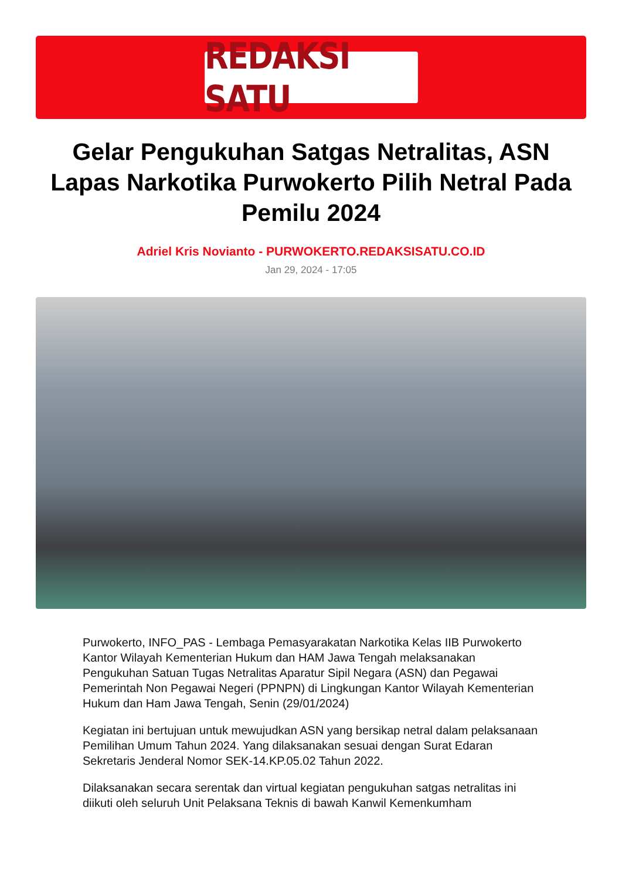REDAKSI SATU
Gelar Pengukuhan Satgas Netralitas, ASN Lapas Narkotika Purwokerto Pilih Netral Pada Pemilu 2024
Adriel Kris Novianto - PURWOKERTO.REDAKSISATU.CO.ID
Jan 29, 2024 - 17:05
Purwokerto, INFO_PAS - Lembaga Pemasyarakatan Narkotika Kelas IIB Purwokerto Kantor Wilayah Kementerian Hukum dan HAM Jawa Tengah melaksanakan Pengukuhan Satuan Tugas Netralitas Aparatur Sipil Negara (ASN) dan Pegawai Pemerintah Non Pegawai Negeri (PPNPN) di Lingkungan Kantor Wilayah Kementerian Hukum dan Ham Jawa Tengah, Senin (29/01/2024)
Kegiatan ini bertujuan untuk mewujudkan ASN yang bersikap netral dalam pelaksanaan Pemilihan Umum Tahun 2024. Yang dilaksanakan sesuai dengan Surat Edaran Sekretaris Jenderal Nomor SEK-14.KP.05.02 Tahun 2022.
Dilaksanakan secara serentak dan virtual kegiatan pengukuhan satgas netralitas ini diikuti oleh seluruh Unit Pelaksana Teknis di bawah Kanwil Kemenkumham